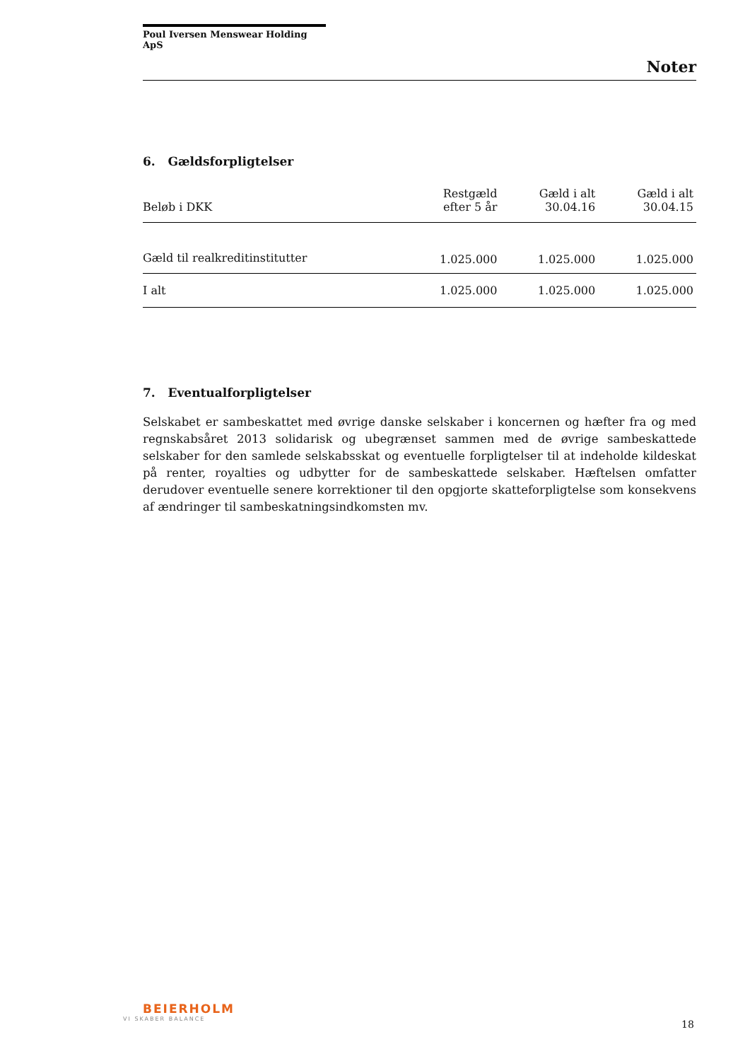Poul Iversen Menswear Holding ApS
Noter
6. Gældsforpligtelser
| Beløb i DKK | Restgæld efter 5 år | Gæld i alt 30.04.16 | Gæld i alt 30.04.15 |
| --- | --- | --- | --- |
| Gæld til realkreditinstitutter | 1.025.000 | 1.025.000 | 1.025.000 |
| I alt | 1.025.000 | 1.025.000 | 1.025.000 |
7. Eventualforpligtelser
Selskabet er sambeskattet med øvrige danske selskaber i koncernen og hæfter fra og med regnskabsåret 2013 solidarisk og ubegrænset sammen med de øvrige sambeskattede selskaber for den samlede selskabsskat og eventuelle forpligtelser til at indeholde kildeskat på renter, royalties og udbytter for de sambeskattede selskaber. Hæftelsen omfatter derudover eventuelle senere korrektioner til den opgjorte skatteforpligtelse som konsekvens af ændringer til sambeskatningsindkomsten mv.
BEIERHOLM
VI SKABER BALANCE
18